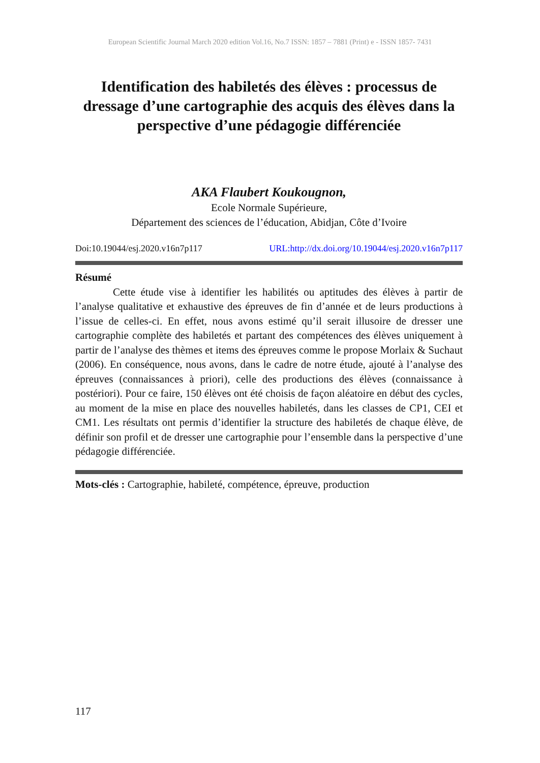European Scientific Journal March 2020 edition Vol.16, No.7 ISSN: 1857 – 7881 (Print) e - ISSN 1857- 7431
Identification des habiletés des élèves : processus de dressage d’une cartographie des acquis des élèves dans la perspective d’une pédagogie différenciée
AKA Flaubert Koukougnon,
Ecole Normale Supérieure,
Département des sciences de l’éducation, Abidjan, Côte d’Ivoire
Doi:10.19044/esj.2020.v16n7p117 URL:http://dx.doi.org/10.19044/esj.2020.v16n7p117
Résumé
Cette étude vise à identifier les habilités ou aptitudes des élèves à partir de l’analyse qualitative et exhaustive des épreuves de fin d’année et de leurs productions à l’issue de celles-ci. En effet, nous avons estimé qu’il serait illusoire de dresser une cartographie complète des habiletés et partant des compétences des élèves uniquement à partir de l’analyse des thèmes et items des épreuves comme le propose Morlaix & Suchaut (2006). En conséquence, nous avons, dans le cadre de notre étude, ajouté à l’analyse des épreuves (connaissances à priori), celle des productions des élèves (connaissance à postériori). Pour ce faire, 150 élèves ont été choisis de façon aléatoire en début des cycles, au moment de la mise en place des nouvelles habiletés, dans les classes de CP1, CEI et CM1. Les résultats ont permis d’identifier la structure des habiletés de chaque élève, de définir son profil et de dresser une cartographie pour l’ensemble dans la perspective d’une pédagogie différenciée.
Mots-clés : Cartographie, habileté, compétence, épreuve, production
117